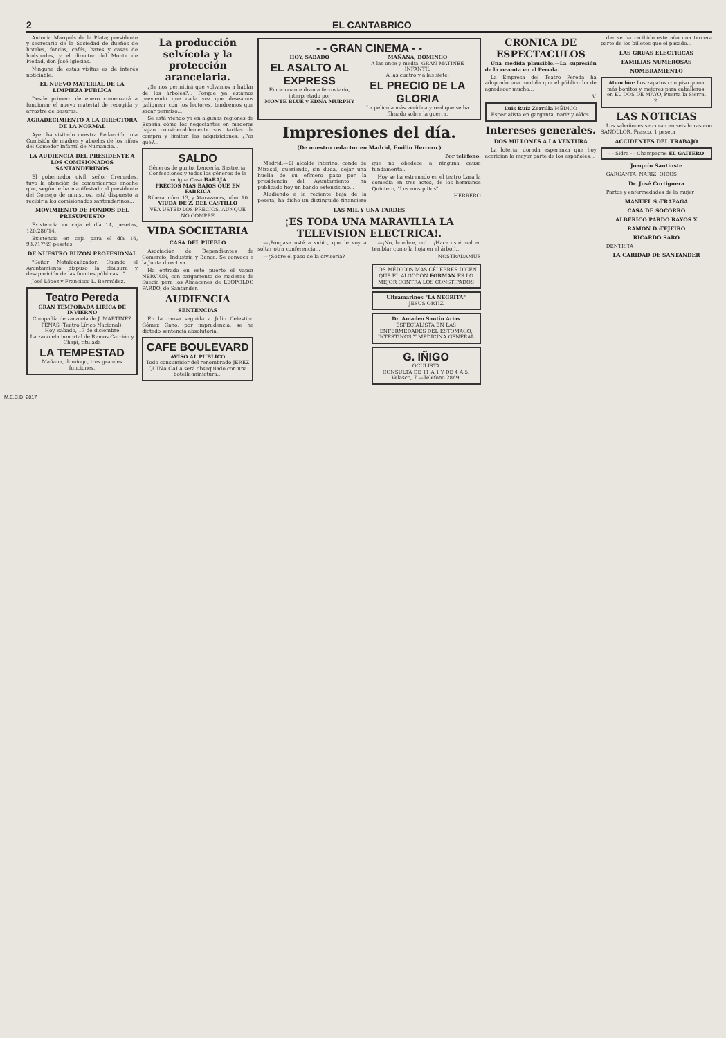2 EL CANTABRICO
Antonio Marqués de la Plata; presidente y secretario de la Sociedad de dueños de hoteles, fondas, cafés, bares y casas de huéspedes, y el director del Monte de Piedad, don José Iglesias.
Ninguna de estas visitas es de interés noticiable.
EL NUEVO MATERIAL DE LA LIMPIEZA PUBLICA
Desde primero de enero comenzará a funcionar el nuevo material de recogida y arrastre de basuras.
AGRADECIMIENTO A LA DIRECTORA DE LA NORMAL
Ayer ha visitado nuestra Redacción una Comisión de madres y abuelas de los niños del Comedor Infantil de Numancia...
LA AUDIENCIA DEL PRESIDENTE A LOS COMISIONADOS SANTANDERINOS
El gobernador civil, señor Cremades, tuvo la atención de comunicarnos anoche que, según le ha manifestado el presidente del Consejo de ministros, está dispuesto a recibir a los comisionados santanderinos...
MOVIMIENTO DE FONDOS DEL PRESUPUESTO
Existencia en caja el día 14, pesetas, 120.286'14.
Existencia en caja para el día 16, 93.717'69 pesetas.
DE NUESTRO BUZON PROFESIONAL
"Señor Notalocalizador: Cuando el Ayuntamiento dispuso la clausura y desaparición de las fuentes públicas..."
José López y Francisco L. Bermúdez.
Teatro Pereda
GRAN TEMPORADA LIRICA DE INVIERNO
Compañía de zarzuela de J. MARTINEZ PEÑAS (Teatro Lírico Nacional).
Hoy, sábado, 17 de diciembre
La zarzuela inmortal de Ramos Carrión y Chapí, titulada
LA TEMPESTAD
Mañana, domingo, tres grandes funciones.
La producción selvícola y la protección arancelaria.
¿Se nos permitirá que volvamos a hablar de los árboles?... Porque ya estamos previendo que cada vez que deseamos paliquear con los lectores, tendremos que sacar permiso...
Se está viendo ya en algunas regiones de España cómo los negociantes en maderas bajan considerablemente sus tarifas de compra y limitan las adquisiciones. ¿Por qué?...
SALDO
Géneros de punto, Lencería, Sastrería, Confecciones y todos los géneros de la antigua Casa BARAJA
PRECIOS MAS BAJOS QUE EN FABRICA
Ribera, núm. 13, y Atarazanas, núm. 10
VIUDA DE Z. DEL CASTILLO
VEA USTED LOS PRECIOS, AUNQUE NO COMPRE
VIDA SOCIETARIA
CASA DEL PUEBLO
Asociación de Dependientes de Comercio, Industria y Banca. Se convoca a la Junta directiva...
Ha entrado en este puerto el vapor NERVION, con cargamento de maderas de Suecia para los Almacenes de LEOPOLDO PARDO, de Santander.
AUDIENCIA
SENTENCIAS
En la causa seguida a Julio Celestino Gómez Cano, por imprudencia, se ha dictado sentencia absolutoria.
CAFE BOULEVARD
AVISO AL PUBLICO
Todo consumidor del renombrado JEREZ QUINA CALA será obsequiado con una botella-miniatura...
- - GRAN CINEMA - -
HOY, SABADO
EL ASALTO AL EXPRESS
Emocionante drama ferroviario, interpretado por
MONTE BLUE y EDNA MURPHY
MAÑANA, DOMINGO
A las once y media: GRAN MATINEE INFANTIL
A las cuatro y a las siete:
EL PRECIO DE LA GLORIA
La película más verídica y real que se ha filmado sobre la guerra.
Impresiones del día.
(De nuestro redactor en Madrid, Emilio Herrero.)
Por teléfono.
Madrid.—El alcalde interino, conde de Mirasol, queriendo, sin duda, dejar una huella de su efímero paso por la presidencia del Ayuntamiento, ha publicado hoy un bando extensísimo...
Aludiendo a la reciente baja de la peseta, ha dicho un distinguido financiero que no obedece a ninguna causa fundamental.
Hoy se ha estrenado en el teatro Lara la comedia en tres actos, de los hermanos Quintero, "Los mosquitos".
HERRERO
LAS MIL Y UNA TARDES
¡ES TODA UNA MARAVILLA LA TELEVISION ELECTRICA!.
—¡Póngase usté a subio, que le voy a soltar otra conferencia...
—¿Sobre el paso de la divisoria?
—¡No, hombre, no!... ¡Hace usté mal en temblar como la hoja en el árbol!...
NOSTRADAMUS
LOS MÉDICOS MAS CÉLEBRES DICEN QUE EL ALGODÓN FORMAN ES LO MEJOR CONTRA LOS CONSTIPADOS
Ultramarinos "LA NEGRITA"
JESUS ORTIZ
Dr. Amadeo Santín Arias
ESPECIALISTA EN LAS ENFERMEDADES DEL ESTOMAGO, INTESTINOS Y MEDICINA GENERAL
G. IÑIGO
OCULISTA
CONSULTA DE 11 A 1 Y DE 4 A 5. Velasco, 7.—Teléfono 2869.
CRONICA DE ESPECTACULOS
Una medida plausible.—La supresión de la reventa en el Pereda.
La Empresa del Teatro Pereda ha adoptado una medida que el público ha de agradecer mucho...
V.
Luis Ruiz Zorrilla MÉDICO
Especialista en garganta, nariz y oídos.
Intereses generales.
DOS MILLONES A LA VENTURA
La lotería, dorada esperanza que hoy acarician la mayor parte de los españoles...
der se ha recibido este año una tercera parte de los billetes que el pasado...
LAS GRUAS ELECTRICAS
FAMILIAS NUMEROSAS
NOMBRAMIENTO
Atención: Los zapatos con piso goma más bonitos y mejores para caballeros, en EL DOS DE MAYO, Puerta la Sierra, 2.
LAS NOTICIAS
Los sabañones se curan en seis horas con SANOLLOR. Frasco, 1 peseta
ACCIDENTES DEL TRABAJO
- - Sidra - - Champagne EL GAITERO
Joaquín Santiuste
GARGANTA, NARIZ, OIDOS
Dr. José Cortiguera
Partos y enfermedades de la mujer
MANUEL S.-TRAPAGA
CASA DE SOCORRO
ALBERICO PARDO RAYOS X
RAMÓN D.-TEJEIRO
RICARDO SARO
DENTISTA
LA CARIDAD DE SANTANDER
M.E.C.D. 2017